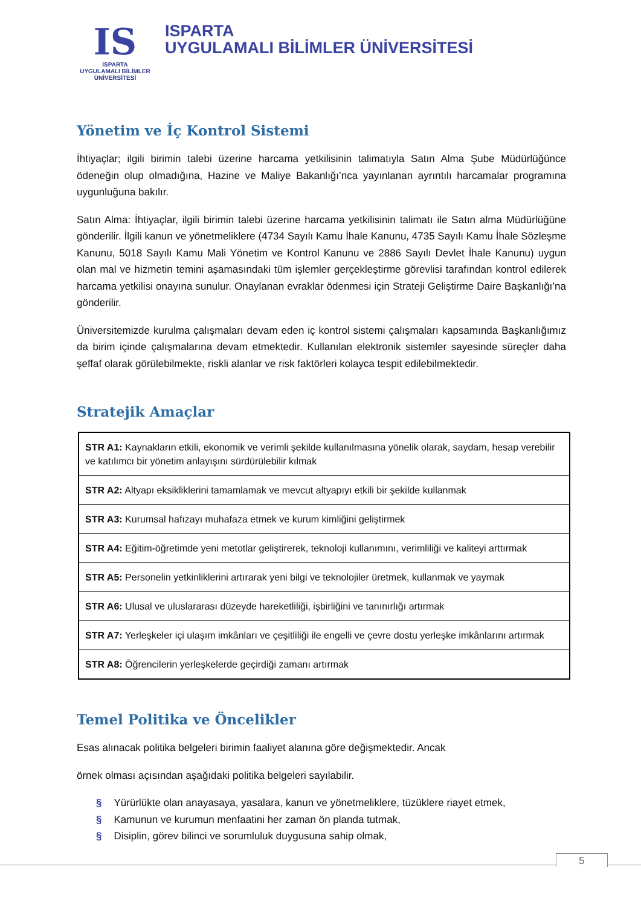IS
ISPARTA
UYGULAMALI BİLİMLER
ÜNİVERSİTESİ
ISPARTA
UYGULAMALI BİLİMLER ÜNİVERSİTESİ
Yönetim ve İç Kontrol Sistemi
İhtiyaçlar; ilgili birimin talebi üzerine harcama yetkilisinin talimatıyla Satın Alma Şube Müdürlüğünce ödeneğin olup olmadığına, Hazine ve Maliye Bakanlığı’nca yayınlanan ayrıntılı harcamalar programına uygunluğuna bakılır.
Satın Alma: İhtiyaçlar, ilgili birimin talebi üzerine harcama yetkilisinin talimatı ile Satın alma Müdürlüğüne gönderilir. İlgili kanun ve yönetmeliklere (4734 Sayılı Kamu İhale Kanunu, 4735 Sayılı Kamu İhale Sözleşme Kanunu, 5018 Sayılı Kamu Mali Yönetim ve Kontrol Kanunu ve 2886 Sayılı Devlet İhale Kanunu) uygun olan mal ve hizmetin temini aşamasındaki tüm işlemler gerçekleştirme görevlisi tarafından kontrol edilerek harcama yetkilisi onayına sunulur. Onaylanan evraklar ödenmesi için Strateji Geliştirme Daire Başkanlığı’na gönderilir.
Üniversitemizde kurulma çalışmaları devam eden iç kontrol sistemi çalışmaları kapsamında Başkanlığımız da birim içinde çalışmalarına devam etmektedir. Kullanılan elektronik sistemler sayesinde süreçler daha şeffaf olarak görülebilmekte, riskli alanlar ve risk faktörleri kolayca tespit edilebilmektedir.
Stratejik Amaçlar
| STR A1: Kaynakların etkili, ekonomik ve verimli şekilde kullanılmasına yönelik olarak, saydam, hesap verebilir ve katılımcı bir yönetim anlayışını sürdürülebilir kılmak |
| STR A2: Altyapı eksikliklerini tamamlamak ve mevcut altyapıyı etkili bir şekilde kullanmak |
| STR A3: Kurumsal hafızayı muhafaza etmek ve kurum kimliğini geliştirmek |
| STR A4: Eğitim-öğretimde yeni metotlar geliştirerek, teknoloji kullanımını, verimliliği ve kaliteyi arttırmak |
| STR A5: Personelin yetkinliklerini artırarak yeni bilgi ve teknolojiler üretmek, kullanmak ve yaymak |
| STR A6: Ulusal ve uluslararası düzeyde hareketliliği, işbirliğini ve tanınırlığı artırmak |
| STR A7: Yerleşkeler içi ulaşım imkânları ve çeşitliliği ile engelli ve çevre dostu yerleşke imkânlarını artırmak |
| STR A8: Öğrencilerin yerleşkelerde geçirdiği zamanı artırmak |
Temel Politika ve Öncelikler
Esas alınacak politika belgeleri birimin faaliyet alanına göre değişmektedir. Ancak
örnek olması açısından aşağıdaki politika belgeleri sayılabilir.
§ Yürürlükte olan anayasaya, yasalara, kanun ve yönetmeliklere, tüzüklere riayet etmek,
§ Kamunun ve kurumun menfaatini her zaman ön planda tutmak,
§ Disiplin, görev bilinci ve sorumluluk duygusuna sahip olmak,
5